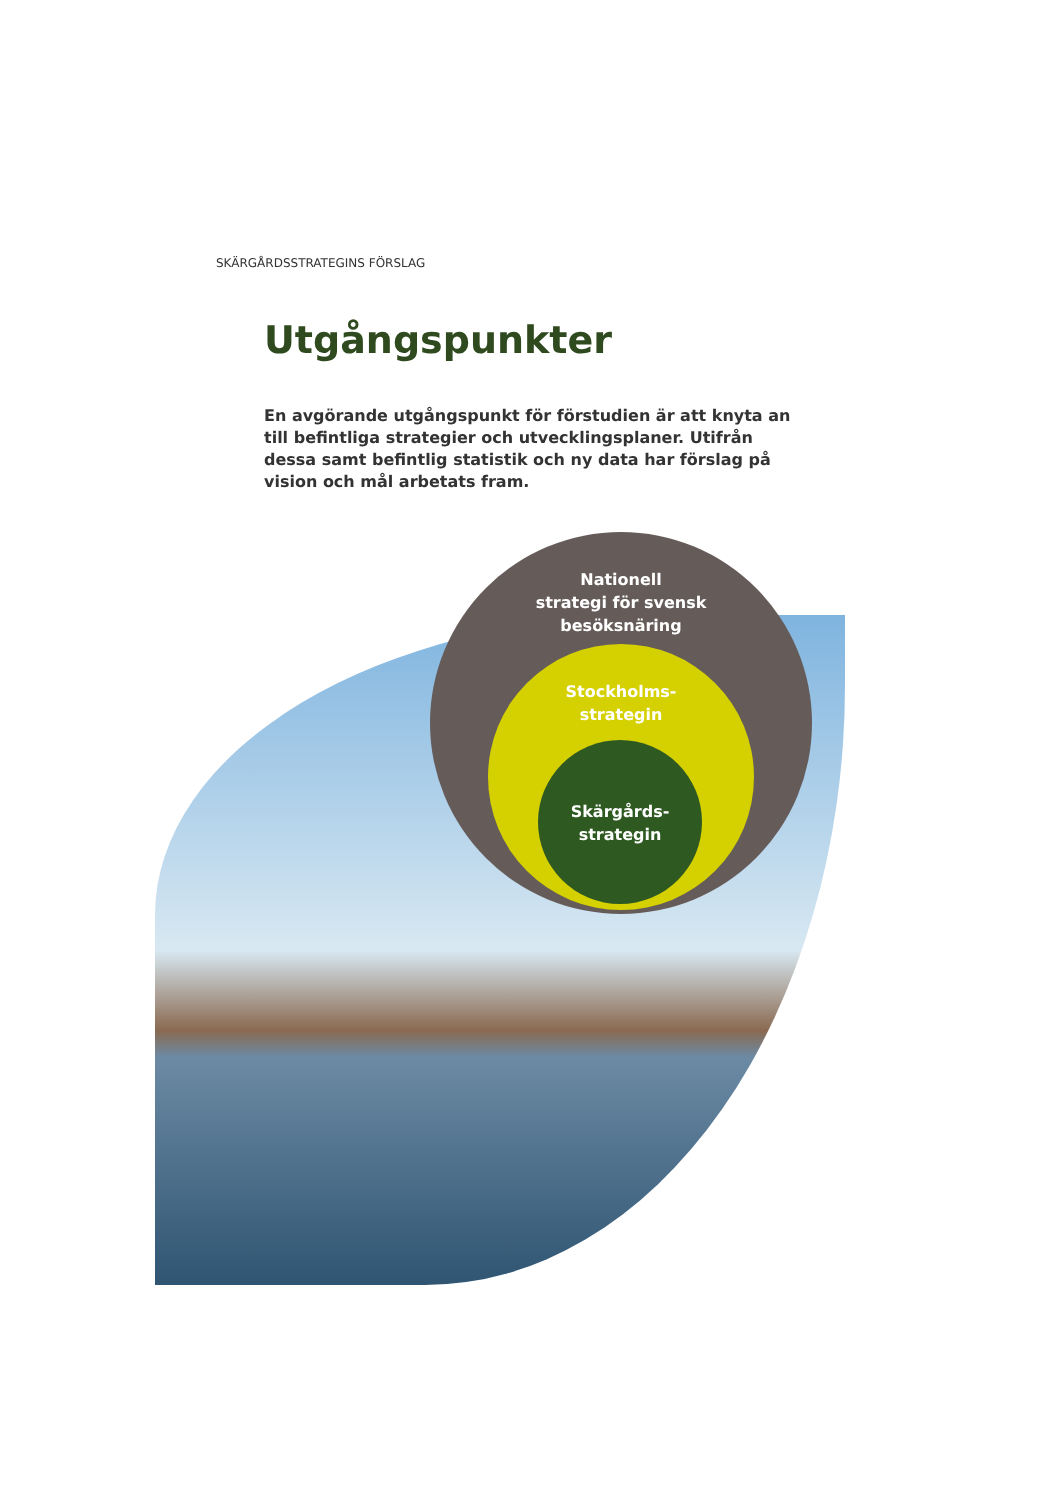SKÄRGÅRDSSTRATEGINS FÖRSLAG
Utgångspunkter
En avgörande utgångspunkt för förstudien är att knyta an till befintliga strategier och utvecklingsplaner. Utifrån dessa samt befintlig statistik och ny data har förslag på vision och mål arbetats fram.
Nationell
strategi för svensk
besöksnäring
Stockholms-
strategin
Skärgårds-
strategin